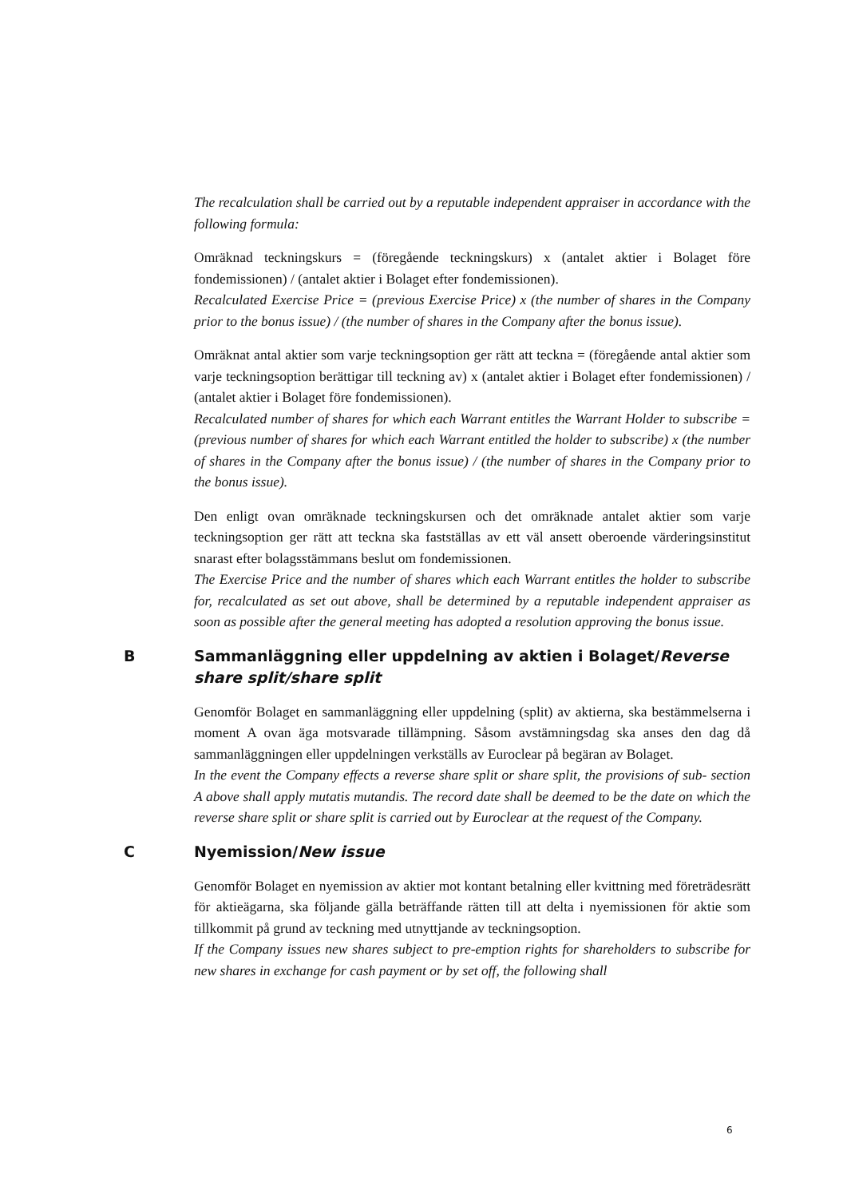The recalculation shall be carried out by a reputable independent appraiser in accordance with the following formula:
Omräknad teckningskurs = (föregående teckningskurs) x (antalet aktier i Bolaget före fondemissionen) / (antalet aktier i Bolaget efter fondemissionen).
Recalculated Exercise Price = (previous Exercise Price) x (the number of shares in the Company prior to the bonus issue) / (the number of shares in the Company after the bonus issue).
Omräknat antal aktier som varje teckningsoption ger rätt att teckna = (föregående antal aktier som varje teckningsoption berättigar till teckning av) x (antalet aktier i Bolaget efter fondemissionen) / (antalet aktier i Bolaget före fondemissionen).
Recalculated number of shares for which each Warrant entitles the Warrant Holder to subscribe = (previous number of shares for which each Warrant entitled the holder to subscribe) x (the number of shares in the Company after the bonus issue) / (the number of shares in the Company prior to the bonus issue).
Den enligt ovan omräknade teckningskursen och det omräknade antalet aktier som varje teckningsoption ger rätt att teckna ska fastställas av ett väl ansett oberoende värderingsinstitut snarast efter bolagsstämmans beslut om fondemissionen.
The Exercise Price and the number of shares which each Warrant entitles the holder to subscribe for, recalculated as set out above, shall be determined by a reputable independent appraiser as soon as possible after the general meeting has adopted a resolution approving the bonus issue.
B Sammanläggning eller uppdelning av aktien i Bolaget/Reverse share split/share split
Genomför Bolaget en sammanläggning eller uppdelning (split) av aktierna, ska bestämmelserna i moment A ovan äga motsvarade tillämpning. Såsom avstämningsdag ska anses den dag då sammanläggningen eller uppdelningen verkställs av Euroclear på begäran av Bolaget.
In the event the Company effects a reverse share split or share split, the provisions of sub- section A above shall apply mutatis mutandis. The record date shall be deemed to be the date on which the reverse share split or share split is carried out by Euroclear at the request of the Company.
C Nyemission/New issue
Genomför Bolaget en nyemission av aktier mot kontant betalning eller kvittning med företrädesrätt för aktieägarna, ska följande gälla beträffande rätten till att delta i nyemissionen för aktie som tillkommit på grund av teckning med utnyttjande av teckningsoption.
If the Company issues new shares subject to pre-emption rights for shareholders to subscribe for new shares in exchange for cash payment or by set off, the following shall
6